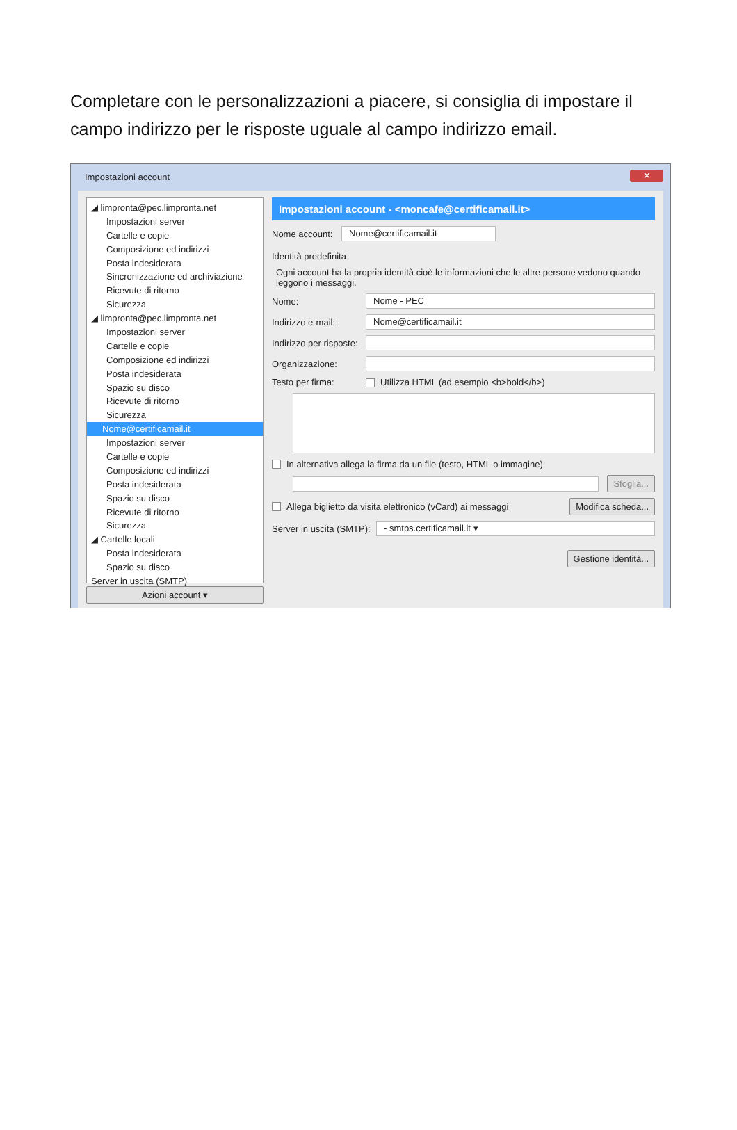Completare con le personalizzazioni a piacere, si consiglia di impostare il campo indirizzo per le risposte uguale al campo indirizzo email.
Impostazioni account
✕
◢ limpronta@pec.limpronta.net
Impostazioni server
Cartelle e copie
Composizione ed indirizzi
Posta indesiderata
Sincronizzazione ed archiviazione
Ricevute di ritorno
Sicurezza
◢ limpronta@pec.limpronta.net
Impostazioni server
Cartelle e copie
Composizione ed indirizzi
Posta indesiderata
Spazio su disco
Ricevute di ritorno
Sicurezza
Nome@certificamail.it
Impostazioni server
Cartelle e copie
Composizione ed indirizzi
Posta indesiderata
Spazio su disco
Ricevute di ritorno
Sicurezza
◢ Cartelle locali
Posta indesiderata
Spazio su disco
Server in uscita (SMTP)
Azioni account ▾
Impostazioni account - <moncafe@certificamail.it>
Nome account: Nome@certificamail.it
Identità predefinita
Ogni account ha la propria identità cioè le informazioni che le altre persone vedono quando leggono i messaggi.
Nome: Nome - PEC
Indirizzo e-mail: Nome@certificamail.it
Indirizzo per risposte:
Organizzazione:
Testo per firma: Utilizza HTML (ad esempio <b>bold</b>)
In alternativa allega la firma da un file (testo, HTML o immagine):
Sfoglia...
Allega biglietto da visita elettronico (vCard) ai messaggi Modifica scheda...
Server in uscita (SMTP): - smtps.certificamail.it ▾
Gestione identità...